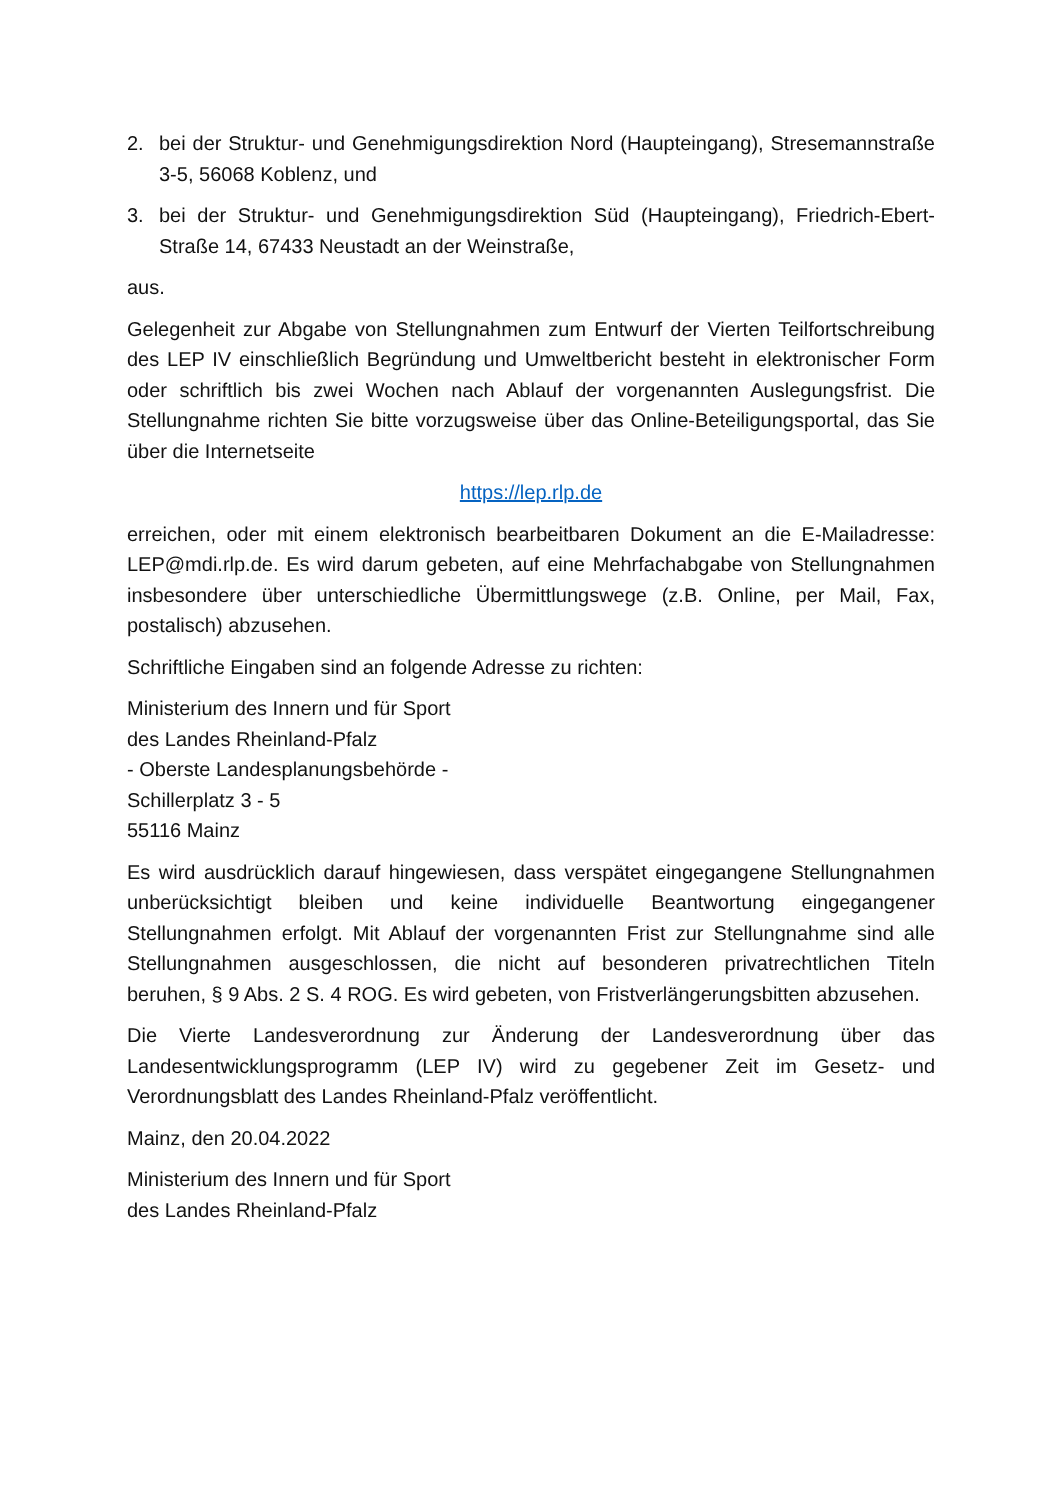2. bei der Struktur- und Genehmigungsdirektion Nord (Haupteingang), Stresemannstraße 3-5, 56068 Koblenz, und
3. bei der Struktur- und Genehmigungsdirektion Süd (Haupteingang), Friedrich-Ebert-Straße 14, 67433 Neustadt an der Weinstraße,
aus.
Gelegenheit zur Abgabe von Stellungnahmen zum Entwurf der Vierten Teilfortschreibung des LEP IV einschließlich Begründung und Umweltbericht besteht in elektronischer Form oder schriftlich bis zwei Wochen nach Ablauf der vorgenannten Auslegungsfrist. Die Stellungnahme richten Sie bitte vorzugsweise über das Online-Beteiligungsportal, das Sie über die Internetseite
https://lep.rlp.de
erreichen, oder mit einem elektronisch bearbeitbaren Dokument an die E-Mailadresse: LEP@mdi.rlp.de. Es wird darum gebeten, auf eine Mehrfachabgabe von Stellungnahmen insbesondere über unterschiedliche Übermittlungswege (z.B. Online, per Mail, Fax, postalisch) abzusehen.
Schriftliche Eingaben sind an folgende Adresse zu richten:
Ministerium des Innern und für Sport
des Landes Rheinland-Pfalz
- Oberste Landesplanungsbehörde -
Schillerplatz 3 - 5
55116 Mainz
Es wird ausdrücklich darauf hingewiesen, dass verspätet eingegangene Stellungnahmen unberücksichtigt bleiben und keine individuelle Beantwortung eingegangener Stellungnahmen erfolgt. Mit Ablauf der vorgenannten Frist zur Stellungnahme sind alle Stellungnahmen ausgeschlossen, die nicht auf besonderen privatrechtlichen Titeln beruhen, § 9 Abs. 2 S. 4 ROG. Es wird gebeten, von Fristverlängerungsbitten abzusehen.
Die Vierte Landesverordnung zur Änderung der Landesverordnung über das Landesentwicklungsprogramm (LEP IV) wird zu gegebener Zeit im Gesetz- und Verordnungsblatt des Landes Rheinland-Pfalz veröffentlicht.
Mainz, den 20.04.2022
Ministerium des Innern und für Sport
des Landes Rheinland-Pfalz